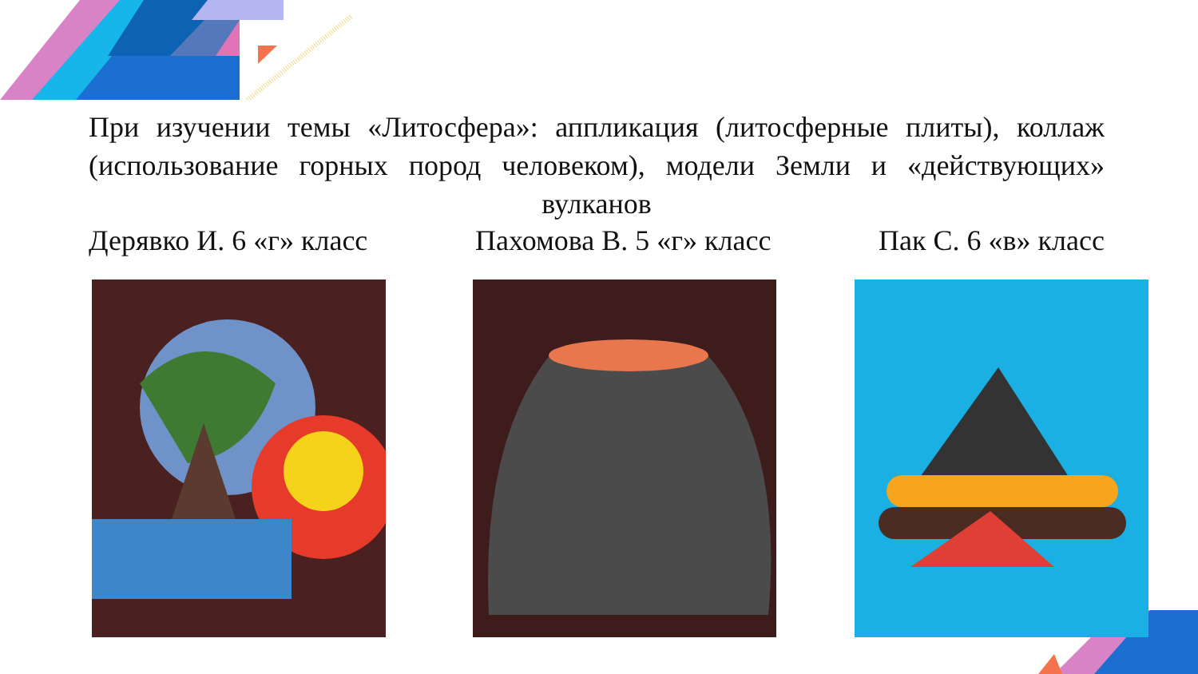При изучении темы «Литосфера»: аппликация (литосферные плиты), коллаж (использование горных пород человеком), модели Земли и «действующих» вулканов
Дерявко И. 6 «г» класс Пахомова В. 5 «г» класс Пак С. 6 «в» класс